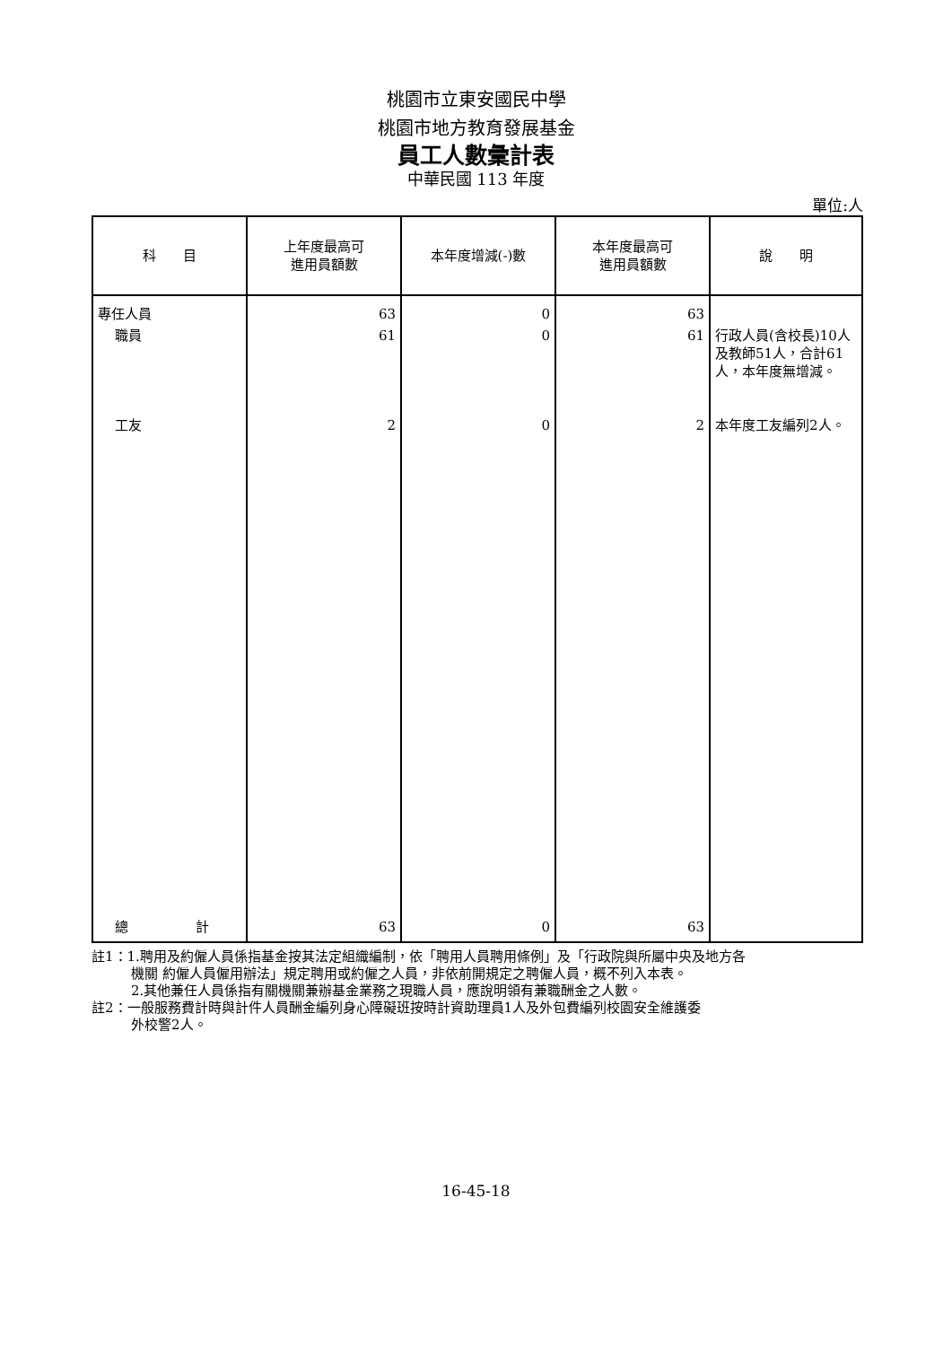桃園市立東安國民中學
桃園市地方教育發展基金
員工人數彙計表
中華民國 113 年度
單位:人
| 科 目 | 上年度最高可 進用員額數 | 本年度增減(-)數 | 本年度最高可 進用員額數 | 說 明 |
| --- | --- | --- | --- | --- |
| 專任人員 | 63 | 0 | 63 | |
| 職員 | 61 | 0 | 61 | 行政人員(含校長)10人及教師51人，合計61人，本年度無增減。 |
| 工友 | 2 | 0 | 2 | 本年度工友編列2人。 |
| 總 計 | 63 | 0 | 63 | |
註1：1.聘用及約僱人員係指基金按其法定組織編制，依「聘用人員聘用條例」及「行政院與所屬中央及地方各
機關 約僱人員僱用辦法」規定聘用或約僱之人員，非依前開規定之聘僱人員，概不列入本表。
2.其他兼任人員係指有關機關兼辦基金業務之現職人員，應說明領有兼職酬金之人數。
註2：一般服務費計時與計件人員酬金編列身心障礙班按時計資助理員1人及外包費編列校園安全維護委
外校警2人。
16-45-18